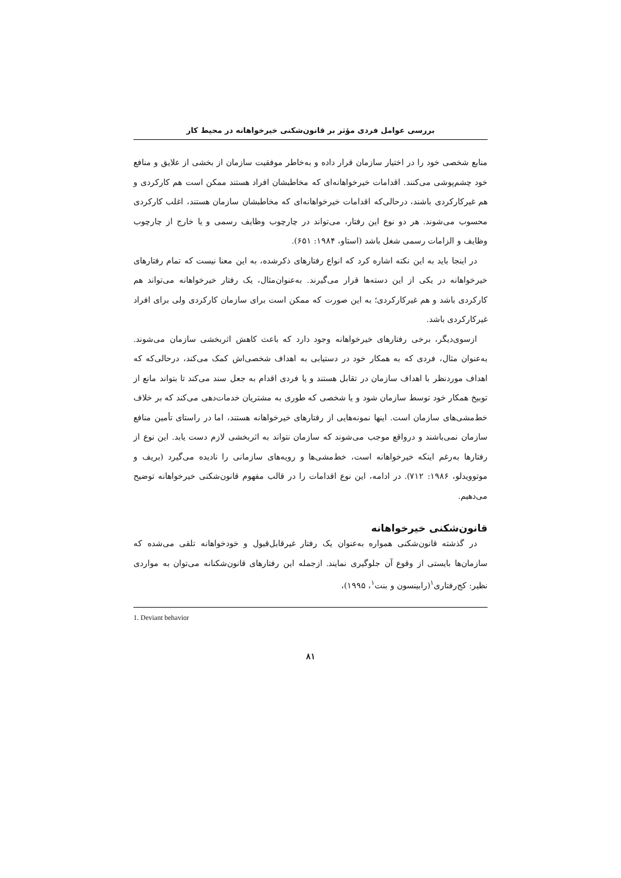بررسی عوامل فردی مؤثر بر قانون‌شکنی خیرخواهانه در محیط کار
منابع شخصی خود را در اختیار سازمان قرار داده و به‌خاطر موفقیت سازمان از بخشی از علایق و منافع خود چشم‌پوشی می‌کنند. اقدامات خیرخواهانه‌ای که مخاطبشان افراد هستند ممکن است هم کارکردی و هم غیرکارکردی باشند، درحالی‌که اقدامات خیرخواهانه‌ای که مخاطبشان سازمان هستند، اغلب کارکردی محسوب می‌شوند. هر دو نوع این رفتار، می‌تواند در چارچوب وظایف رسمی و یا خارج از چارچوب وظایف و الزامات رسمی شغل باشد (استاو، ۱۹۸۴: ۶۵۱).
در اینجا باید به این نکته اشاره کرد که انواع رفتارهای ذکرشده، به این معنا نیست که تمام رفتارهای خیرخواهانه در یکی از این دسته‌ها قرار می‌گیرند. به‌عنوان‌مثال، یک رفتار خیرخواهانه می‌تواند هم کارکردی باشد و هم غیرکارکردی؛ به این صورت که ممکن است برای سازمان کارکردی ولی برای افراد غیرکارکردی باشد.
ازسوی‌دیگر، برخی رفتارهای خیرخواهانه وجود دارد که باعث کاهش اثربخشی سازمان می‌شوند. به‌عنوان مثال، فردی که به همکار خود در دستیابی به اهداف شخصی‌اش کمک می‌کند، درحالی‌که که اهداف موردنظر با اهداف سازمان در تقابل هستند و یا فردی اقدام به جعل سند می‌کند تا بتواند مانع از توبیخ همکار خود توسط سازمان شود و یا شخصی که طوری به مشتریان خدمات‌دهی می‌کند که بر خلاف خط‌مشی‌های سازمان است. اینها نمونه‌هایی از رفتارهای خیرخواهانه هستند، اما در راستای تأمین منافع سازمان نمی‌باشند و درواقع موجب می‌شوند که سازمان نتواند به اثربخشی لازم دست یابد. این نوع از رفتارها به‌رغم اینکه خیرخواهانه است، خط‌مشی‌ها و رویه‌های سازمانی را نادیده می‌گیرد (بریف و موتوویدلو، ۱۹۸۶: ۷۱۲). در ادامه، این نوع اقدامات را در قالب مفهوم قانون‌شکنی خیرخواهانه توضیح می‌دهیم.
قانون‌شکنی خیرخواهانه
در گذشته قانون‌شکنی همواره به‌عنوان یک رفتار غیرقابل‌قبول و خودخواهانه تلقی می‌شده که سازمان‌ها بایستی از وقوع آن جلوگیری نمایند. ازجمله این رفتارهای قانون‌شکنانه می‌توان به مواردی نظیر: کج‌رفتاری<sup>۱</sup>(رابینسون و بنت<sup>۱</sup>، ۱۹۹۵)،
1. Deviant behavior
۸۱